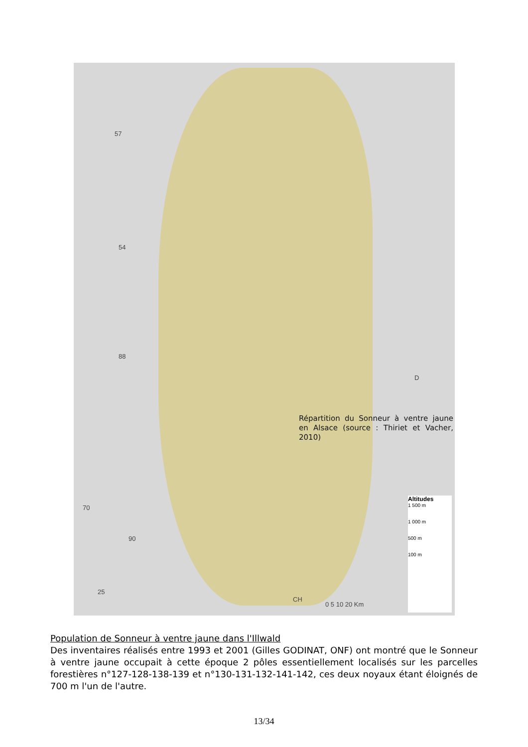57
54
88
70
90
25
D
CH
0 5 10 20 Km
Répartition du Sonneur à ventre jaune en Alsace (source : Thiriet et Vacher, 2010)
Altitudes
1 500 m
1 000 m
500 m
100 m
Population de Sonneur à ventre jaune dans l'Illwald
Des inventaires réalisés entre 1993 et 2001 (Gilles GODINAT, ONF) ont montré que le Sonneur à ventre jaune occupait à cette époque 2 pôles essentiellement localisés sur les parcelles forestières n°127-128-138-139 et n°130-131-132-141-142, ces deux noyaux étant éloignés de 700 m l'un de l'autre.
13/34